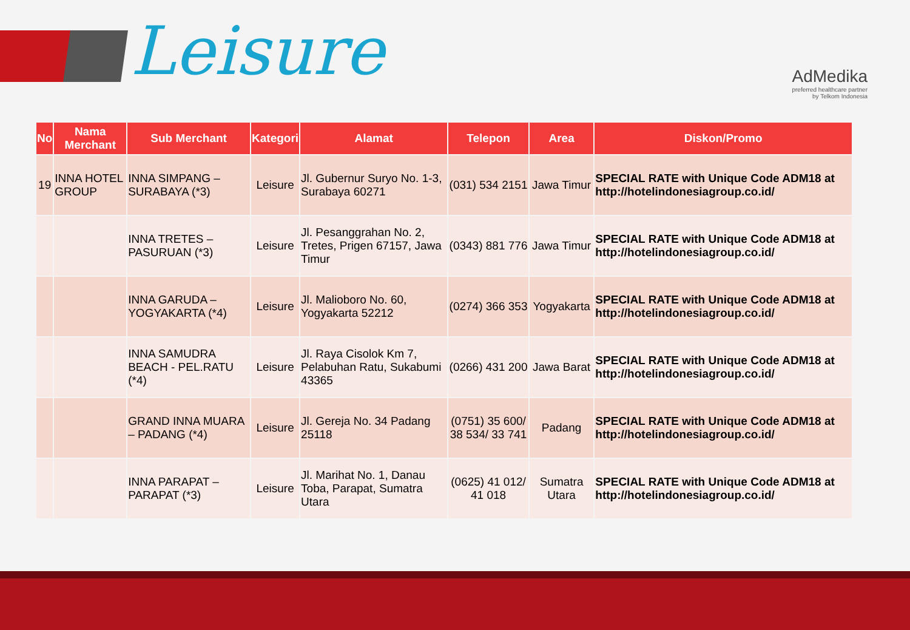Leisure
AdMedika
preferred healthcare partner
by Telkom Indonesia
| No | Nama Merchant | Sub Merchant | Kategori | Alamat | Telepon | Area | Diskon/Promo |
| --- | --- | --- | --- | --- | --- | --- | --- |
| 19 | INNA HOTEL GROUP | INNA SIMPANG – SURABAYA (*3) | Leisure | Jl. Gubernur Suryo No. 1-3, Surabaya 60271 | (031) 534 2151 | Jawa Timur | SPECIAL RATE with Unique Code ADM18 at http://hotelindonesiagroup.co.id/ |
| | | INNA TRETES – PASURUAN (*3) | Leisure | Jl. Pesanggrahan No. 2, Tretes, Prigen 67157, Jawa Timur | (0343) 881 776 | Jawa Timur | SPECIAL RATE with Unique Code ADM18 at http://hotelindonesiagroup.co.id/ |
| | | INNA GARUDA – YOGYAKARTA (*4) | Leisure | Jl. Malioboro No. 60, Yogyakarta 52212 | (0274) 366 353 | Yogyakarta | SPECIAL RATE with Unique Code ADM18 at http://hotelindonesiagroup.co.id/ |
| | | INNA SAMUDRA BEACH - PEL.RATU (*4) | Leisure | Jl. Raya Cisolok Km 7, Pelabuhan Ratu, Sukabumi 43365 | (0266) 431 200 | Jawa Barat | SPECIAL RATE with Unique Code ADM18 at http://hotelindonesiagroup.co.id/ |
| | | GRAND INNA MUARA – PADANG (*4) | Leisure | Jl. Gereja No. 34 Padang 25118 | (0751) 35 600/ 38 534/ 33 741 | Padang | SPECIAL RATE with Unique Code ADM18 at http://hotelindonesiagroup.co.id/ |
| | | INNA PARAPAT – PARAPAT (*3) | Leisure | Jl. Marihat No. 1, Danau Toba, Parapat, Sumatra Utara | (0625) 41 012/ 41 018 | Sumatra Utara | SPECIAL RATE with Unique Code ADM18 at http://hotelindonesiagroup.co.id/ |